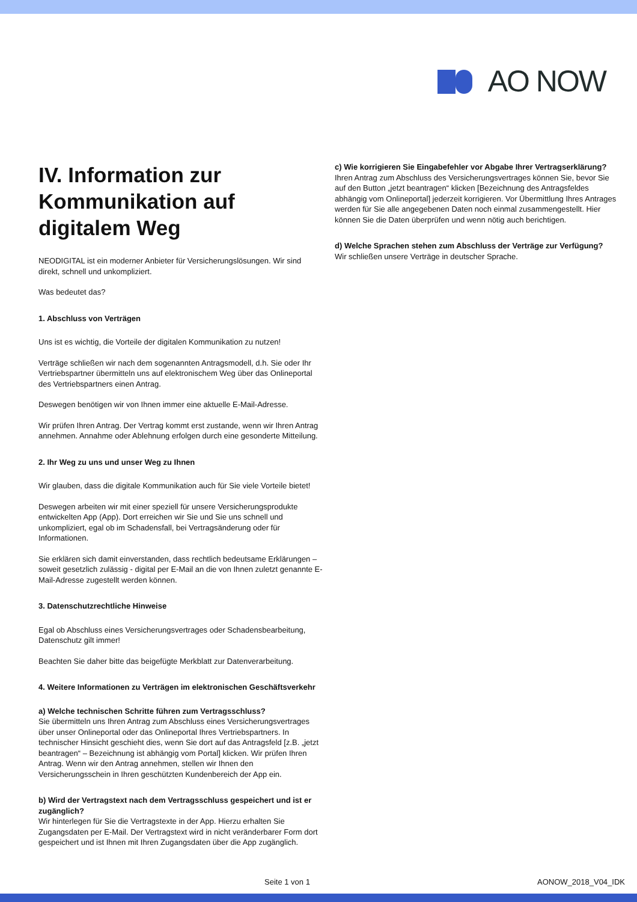AO NOW
IV. Information zur Kommunikation auf digitalem Weg
NEODIGITAL ist ein moderner Anbieter für Versicherungslösungen. Wir sind direkt, schnell und unkompliziert.
Was bedeutet das?
1. Abschluss von Verträgen
Uns ist es wichtig, die Vorteile der digitalen Kommunikation zu nutzen!
Verträge schließen wir nach dem sogenannten Antragsmodell, d.h. Sie oder Ihr Vertriebspartner übermitteln uns auf elektronischem Weg über das Onlineportal des Vertriebspartners einen Antrag.
Deswegen benötigen wir von Ihnen immer eine aktuelle E-Mail-Adresse.
Wir prüfen Ihren Antrag. Der Vertrag kommt erst zustande, wenn wir Ihren Antrag annehmen. Annahme oder Ablehnung erfolgen durch eine gesonderte Mitteilung.
2. Ihr Weg zu uns und unser Weg zu Ihnen
Wir glauben, dass die digitale Kommunikation auch für Sie viele Vorteile bietet!
Deswegen arbeiten wir mit einer speziell für unsere Versicherungsprodukte entwickelten App (App). Dort erreichen wir Sie und Sie uns schnell und unkompliziert, egal ob im Schadensfall, bei Vertragsänderung oder für Informationen.
Sie erklären sich damit einverstanden, dass rechtlich bedeutsame Erklärungen – soweit gesetzlich zulässig - digital per E-Mail an die von Ihnen zuletzt genannte E-Mail-Adresse zugestellt werden können.
3. Datenschutzrechtliche Hinweise
Egal ob Abschluss eines Versicherungsvertrages oder Schadensbearbeitung, Datenschutz gilt immer!
Beachten Sie daher bitte das beigefügte Merkblatt zur Datenverarbeitung.
4. Weitere Informationen zu Verträgen im elektronischen Geschäftsverkehr
a) Welche technischen Schritte führen zum Vertragsschluss?
Sie übermitteln uns Ihren Antrag zum Abschluss eines Versicherungsvertrages über unser Onlineportal oder das Onlineportal Ihres Vertriebspartners. In technischer Hinsicht geschieht dies, wenn Sie dort auf das Antragsfeld [z.B. „jetzt beantragen“ – Bezeichnung ist abhängig vom Portal] klicken. Wir prüfen Ihren Antrag. Wenn wir den Antrag annehmen, stellen wir Ihnen den Versicherungsschein in Ihren geschützten Kundenbereich der App ein.
b) Wird der Vertragstext nach dem Vertragsschluss gespeichert und ist er zugänglich?
Wir hinterlegen für Sie die Vertragstexte in der App. Hierzu erhalten Sie Zugangsdaten per E-Mail. Der Vertragstext wird in nicht veränderbarer Form dort gespeichert und ist Ihnen mit Ihren Zugangsdaten über die App zugänglich.
c) Wie korrigieren Sie Eingabefehler vor Abgabe Ihrer Vertragserklärung?
Ihren Antrag zum Abschluss des Versicherungsvertrages können Sie, bevor Sie auf den Button „jetzt beantragen“ klicken [Bezeichnung des Antragsfeldes abhängig vom Onlineportal] jederzeit korrigieren. Vor Übermittlung Ihres Antrages werden für Sie alle angegebenen Daten noch einmal zusammengestellt. Hier können Sie die Daten überprüfen und wenn nötig auch berichtigen.
d) Welche Sprachen stehen zum Abschluss der Verträge zur Verfügung?
Wir schließen unsere Verträge in deutscher Sprache.
Seite 1 von 1 AONOW_2018_V04_IDK